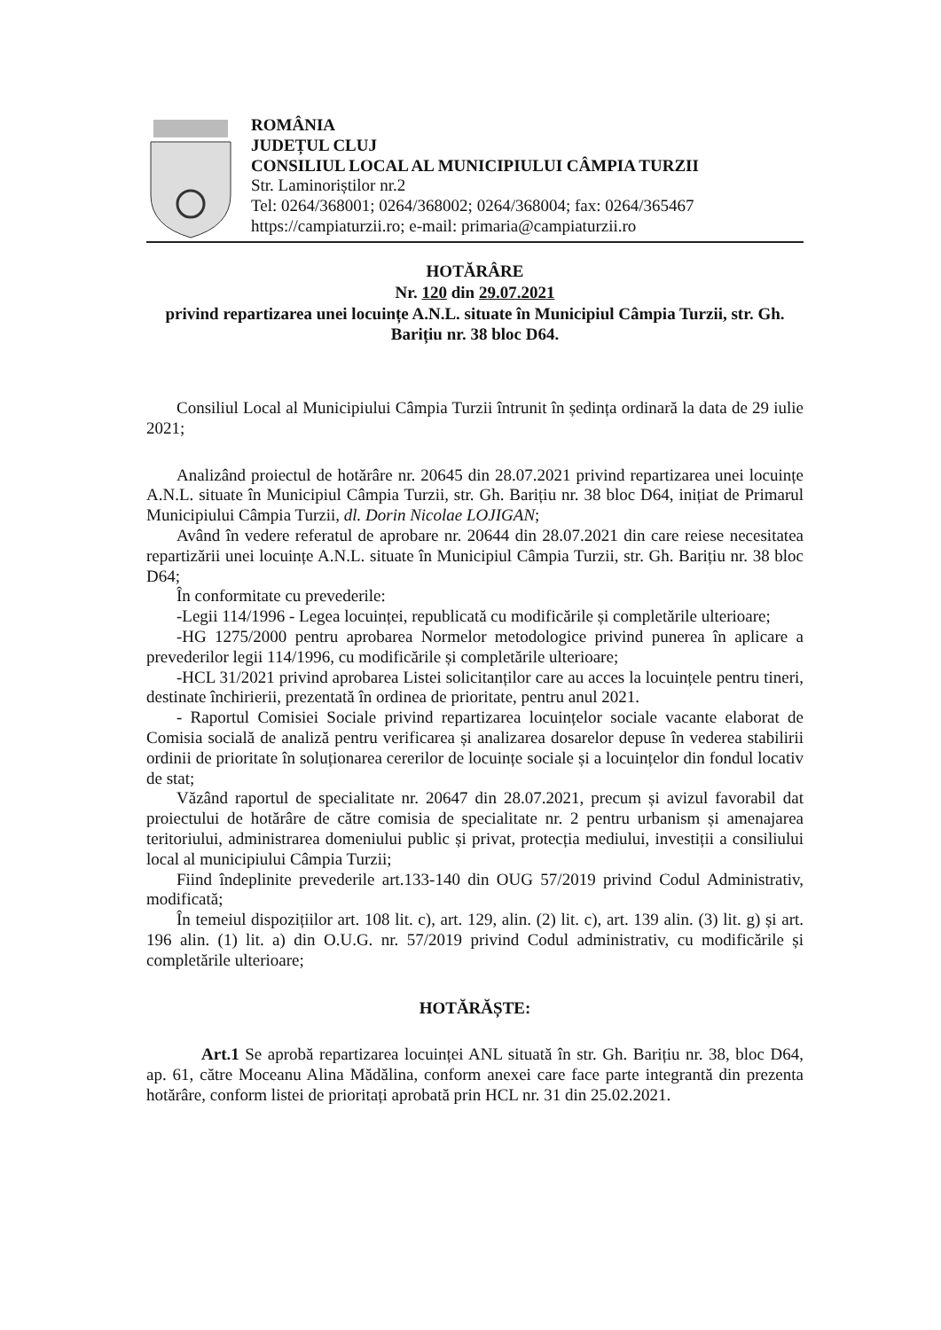ROMÂNIA
JUDEȚUL CLUJ
CONSILIUL LOCAL AL MUNICIPIULUI CÂMPIA TURZII
Str. Laminoriștilor nr.2
Tel: 0264/368001; 0264/368002; 0264/368004; fax: 0264/365467
https://campiaturzii.ro; e-mail: primaria@campiaturzii.ro
HOTĂRÂRE
Nr. 120 din 29.07.2021
privind repartizarea unei locuințe A.N.L. situate în Municipiul Câmpia Turzii, str. Gh. Barițiu nr. 38 bloc D64.
Consiliul Local al Municipiului Câmpia Turzii întrunit în ședința ordinară la data de 29 iulie 2021;
Analizând proiectul de hotărâre nr. 20645 din 28.07.2021 privind repartizarea unei locuințe A.N.L. situate în Municipiul Câmpia Turzii, str. Gh. Barițiu nr. 38 bloc D64, inițiat de Primarul Municipiului Câmpia Turzii, dl. Dorin Nicolae LOJIGAN;
Având în vedere referatul de aprobare nr. 20644 din 28.07.2021 din care reiese necesitatea repartizării unei locuințe A.N.L. situate în Municipiul Câmpia Turzii, str. Gh. Barițiu nr. 38 bloc D64;
În conformitate cu prevederile:
-Legii 114/1996 - Legea locuinței, republicată cu modificările și completările ulterioare;
-HG 1275/2000 pentru aprobarea Normelor metodologice privind punerea în aplicare a prevederilor legii 114/1996, cu modificările și completările ulterioare;
-HCL 31/2021 privind aprobarea Listei solicitanților care au acces la locuințele pentru tineri, destinate închirierii, prezentată în ordinea de prioritate, pentru anul 2021.
- Raportul Comisiei Sociale privind repartizarea locuințelor sociale vacante elaborat de Comisia socială de analiză pentru verificarea și analizarea dosarelor depuse în vederea stabilirii ordinii de prioritate în soluționarea cererilor de locuințe sociale și a locuințelor din fondul locativ de stat;
Văzând raportul de specialitate nr. 20647 din 28.07.2021, precum și avizul favorabil dat proiectului de hotărâre de către comisia de specialitate nr. 2 pentru urbanism și amenajarea teritoriului, administrarea domeniului public și privat, protecția mediului, investiții a consiliului local al municipiului Câmpia Turzii;
Fiind îndeplinite prevederile art.133-140 din OUG 57/2019 privind Codul Administrativ, modificată;
În temeiul dispozițiilor art. 108 lit. c), art. 129, alin. (2) lit. c), art. 139 alin. (3) lit. g) și art. 196 alin. (1) lit. a) din O.U.G. nr. 57/2019 privind Codul administrativ, cu modificările și completările ulterioare;
HOTĂRĂȘTE:
Art.1 Se aprobă repartizarea locuinței ANL situată în str. Gh. Barițiu nr. 38, bloc D64, ap. 61, către Moceanu Alina Mădălina, conform anexei care face parte integrantă din prezenta hotărâre, conform listei de prioritați aprobată prin HCL nr. 31 din 25.02.2021.